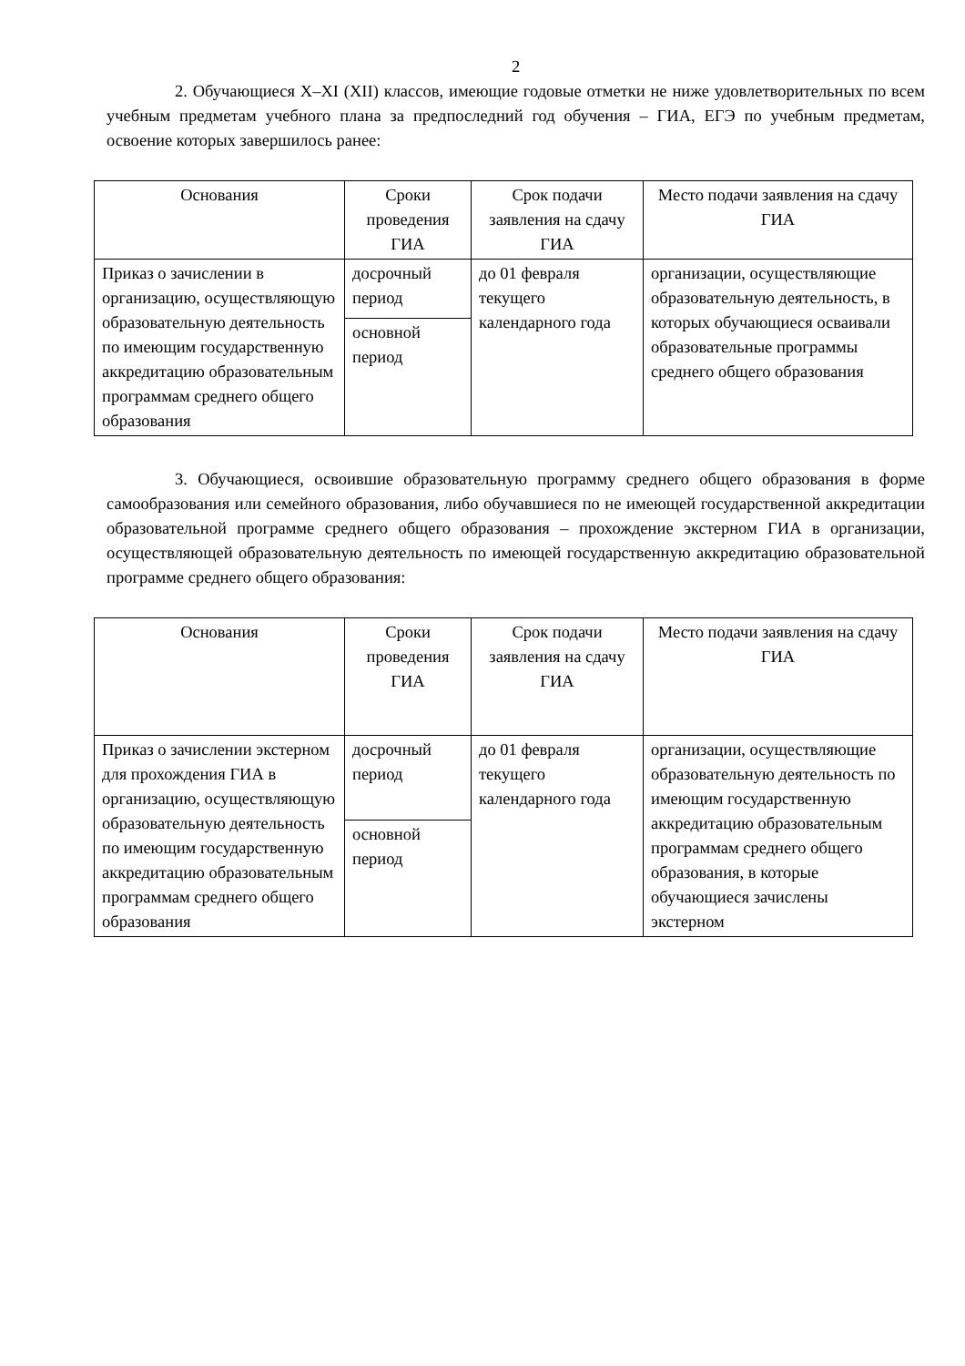2
2. Обучающиеся X–XI (XII) классов, имеющие годовые отметки не ниже удовлетворительных по всем учебным предметам учебного плана за предпоследний год обучения – ГИА, ЕГЭ по учебным предметам, освоение которых завершилось ранее:
| Основания | Сроки проведения ГИА | Срок подачи заявления на сдачу ГИА | Место подачи заявления на сдачу ГИА |
| --- | --- | --- | --- |
| Приказ о зачислении в организацию, осуществляющую образовательную деятельность по имеющим государственную аккредитацию образовательным программам среднего общего образования | досрочный период | до 01 февраля текущего календарного года | организации, осуществляющие образовательную деятельность, в которых обучающиеся осваивали образовательные программы среднего общего образования |
| | основной период | | |
3. Обучающиеся, освоившие образовательную программу среднего общего образования в форме самообразования или семейного образования, либо обучавшиеся по не имеющей государственной аккредитации образовательной программе среднего общего образования – прохождение экстерном ГИА в организации, осуществляющей образовательную деятельность по имеющей государственную аккредитацию образовательной программе среднего общего образования:
| Основания | Сроки проведения ГИА | Срок подачи заявления на сдачу ГИА | Место подачи заявления на сдачу ГИА |
| --- | --- | --- | --- |
| Приказ о зачислении экстерном для прохождения ГИА в организацию, осуществляющую образовательную деятельность по имеющим государственную аккредитацию образовательным программам среднего общего образования | досрочный период | до 01 февраля текущего календарного года | организации, осуществляющие образовательную деятельность по имеющим государственную аккредитацию образовательным программам среднего общего образования, в которые обучающиеся зачислены экстерном |
| | основной период | | |